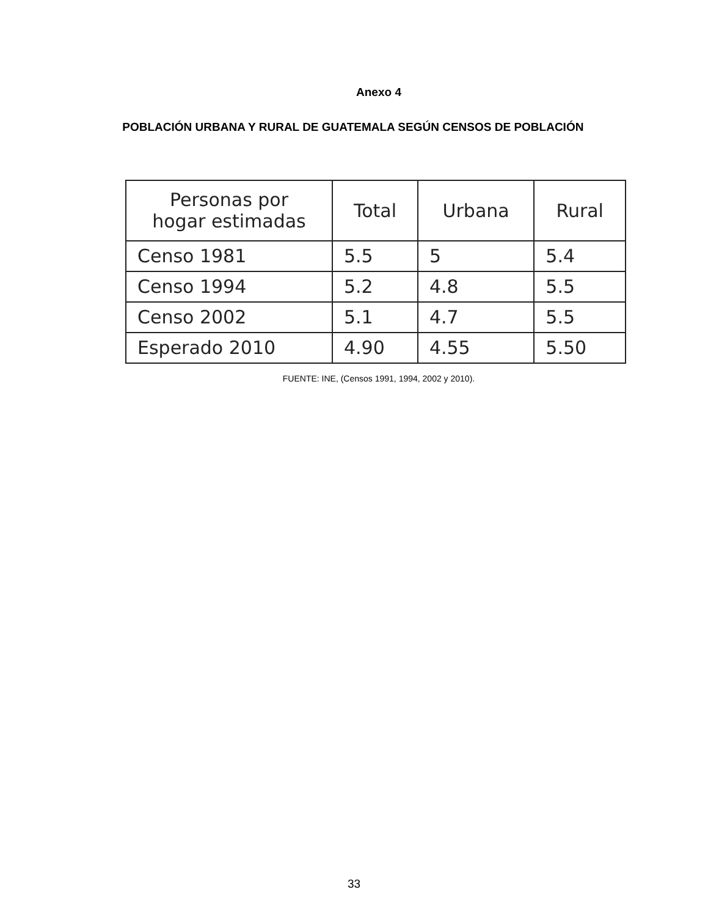Anexo 4
POBLACIÓN URBANA Y RURAL DE GUATEMALA SEGÚN CENSOS DE POBLACIÓN
| Personas por hogar estimadas | Total | Urbana | Rural |
| --- | --- | --- | --- |
| Censo 1981 | 5.5 | 5 | 5.4 |
| Censo 1994 | 5.2 | 4.8 | 5.5 |
| Censo 2002 | 5.1 | 4.7 | 5.5 |
| Esperado 2010 | 4.90 | 4.55 | 5.50 |
FUENTE: INE, (Censos 1991, 1994, 2002 y 2010).
33